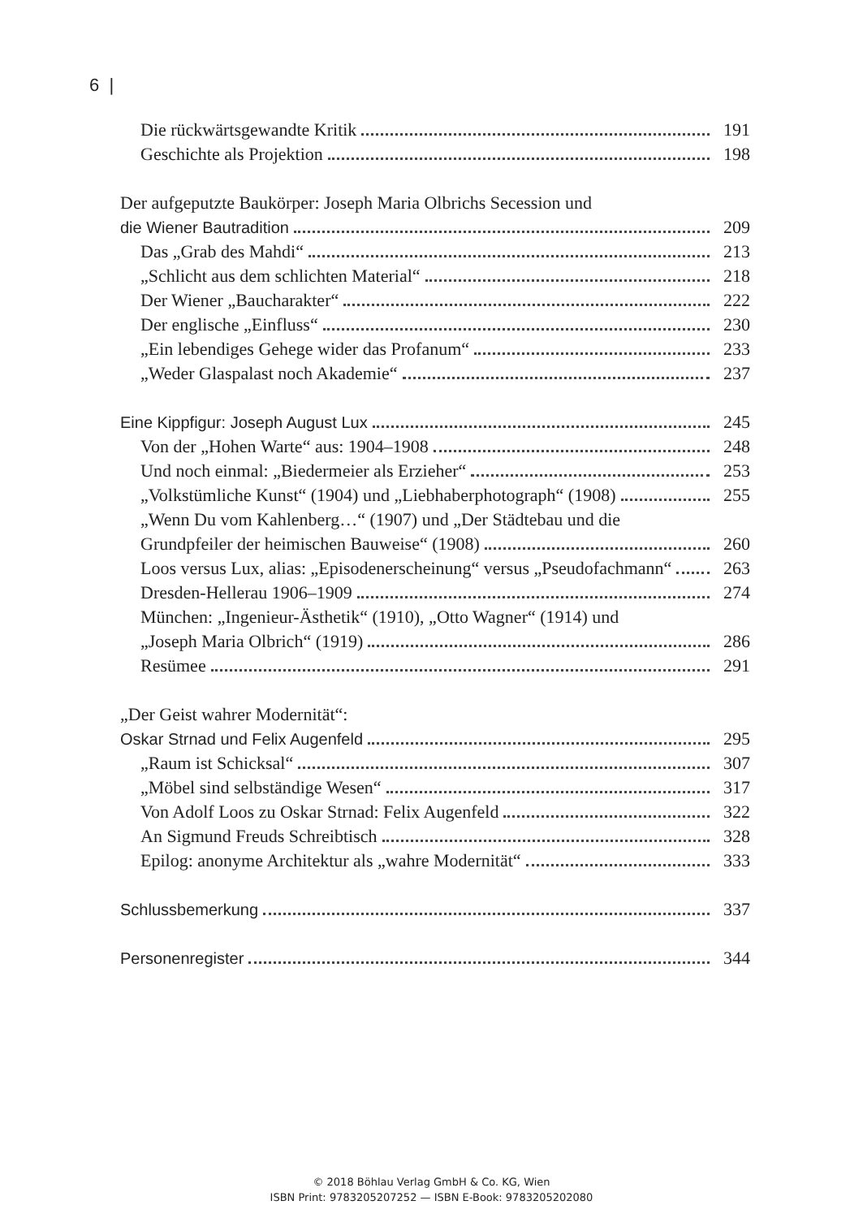6 |
Die rückwärtsgewandte Kritik 191
Geschichte als Projektion 198
Der aufgeputzte Baukörper: Joseph Maria Olbrichs Secession und
die Wiener Bautradition 209
Das „Grab des Mahdi“ 213
„Schlicht aus dem schlichten Material“ 218
Der Wiener „Baucharakter“ 222
Der englische „Einfluss“ 230
„Ein lebendiges Gehege wider das Profanum“ 233
„Weder Glaspalast noch Akademie“ 237
Eine Kippfigur: Joseph August Lux 245
Von der „Hohen Warte“ aus: 1904–1908 248
Und noch einmal: „Biedermeier als Erzieher“ 253
„Volkstümliche Kunst“ (1904) und „Liebhaberphotograph“ (1908) 255
„Wenn Du vom Kahlenberg…“ (1907) und „Der Städtebau und die
Grundpfeiler der heimischen Bauweise“ (1908) 260
Loos versus Lux, alias: „Episodenerscheinung“ versus „Pseudofachmann“ 263
Dresden-Hellerau 1906–1909 274
München: „Ingenieur-Ästhetik“ (1910), „Otto Wagner“ (1914) und
„Joseph Maria Olbrich“ (1919) 286
Resümee 291
„Der Geist wahrer Modernität“:
Oskar Strnad und Felix Augenfeld 295
„Raum ist Schicksal“ 307
„Möbel sind selbständige Wesen“ 317
Von Adolf Loos zu Oskar Strnad: Felix Augenfeld 322
An Sigmund Freuds Schreibtisch 328
Epilog: anonyme Architektur als „wahre Modernität“ 333
Schlussbemerkung 337
Personenregister 344
© 2018 Böhlau Verlag GmbH & Co. KG, Wien
ISBN Print: 9783205207252 — ISBN E-Book: 9783205202080